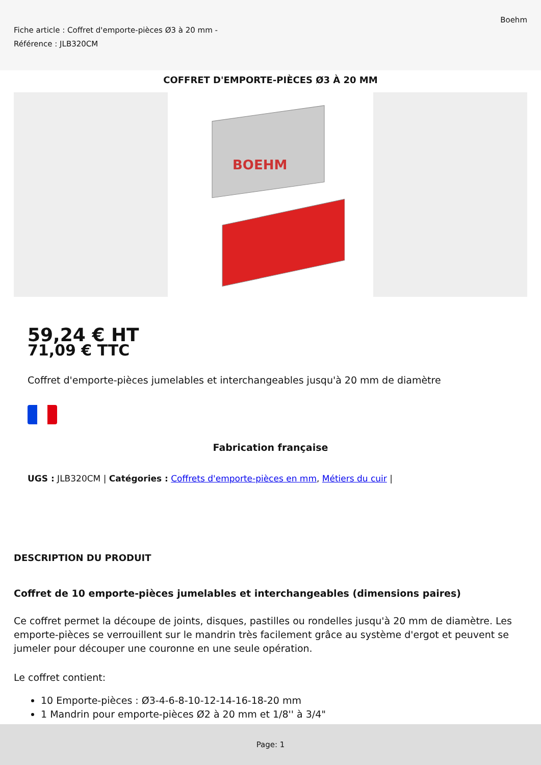Fiche article : Coffret d'emporte-pièces Ø3 à 20 mm -
Référence : JLB320CM
Boehm
COFFRET D'EMPORTE-PIÈCES Ø3 À 20 MM
BOEHM
59,24 € HT
71,09 € TTC
Coffret d'emporte-pièces jumelables et interchangeables jusqu'à 20 mm de diamètre
Fabrication française
UGS : JLB320CM | Catégories : Coffrets d'emporte-pièces en mm, Métiers du cuir |
DESCRIPTION DU PRODUIT
Coffret de 10 emporte-pièces jumelables et interchangeables (dimensions paires)
Ce coffret permet la découpe de joints, disques, pastilles ou rondelles jusqu'à 20 mm de diamètre. Les emporte-pièces se verrouillent sur le mandrin très facilement grâce au système d'ergot et peuvent se jumeler pour découper une couronne en une seule opération.
Le coffret contient:
10 Emporte-pièces : Ø3-4-6-8-10-12-14-16-18-20 mm
1 Mandrin pour emporte-pièces Ø2 à 20 mm et 1/8'' à 3/4"
Page: 1